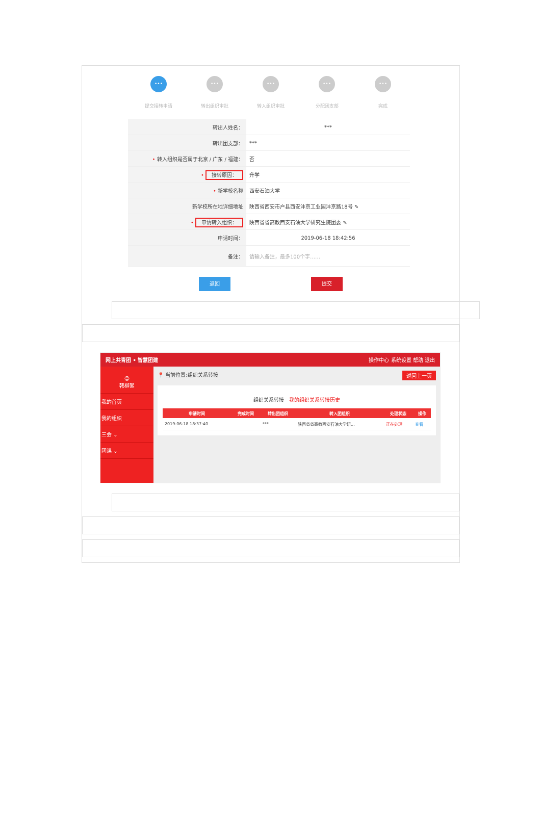•••
提交接转申请
•••
转出组织审批
•••
转入组织审批
•••
分配团支部
•••
完成
| 转出人姓名： | *** |
| 转出团支部： | *** |
| • 转入组织是否属于北京 / 广东 / 福建： | 否 |
| • 接转原因： | 升学 |
| • 新学校名称 | 西安石油大学 |
| 新学校所在地详细地址 | 陕西省西安市户县西安沣京工业园沣京路18号 ✎ |
| • 申请转入组织： | 陕西省省高教西安石油大学研究生院团委 ✎ |
| 申请时间： | 2019-06-18 18:42:56 |
| 备注： | 请输入备注，最多100个字…… |
返回 提交
网上共青团 • 智慧团建 操作中心 系统设置 帮助 退出
☺
韩柳絮
我的首页
我的组织
三会 ⌄
团课 ⌄
📍 当前位置:组织关系转接 返回上一页
组织关系转接 我的组织关系转接历史
| 申请时间 | 完成时间 | 转出团组织 | 转入团组织 | 处理状态 | 操作 |
| --- | --- | --- | --- | --- | --- |
| 2019-06-18 18:37:40 | | *** | 陕西省省高教西安石油大学研... | 正在处理 | 查看 |